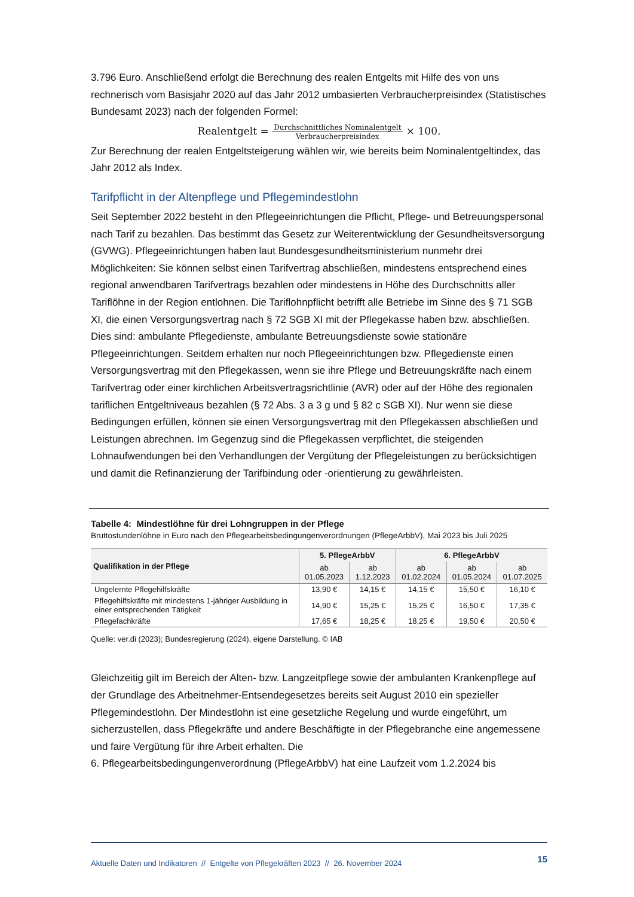3.796 Euro. Anschließend erfolgt die Berechnung des realen Entgelts mit Hilfe des von uns rechnerisch vom Basisjahr 2020 auf das Jahr 2012 umbasierten Verbraucherpreisindex (Statistisches Bundesamt 2023) nach der folgenden Formel:
Realentgelt = Durchschnittliches Nominalentgelt Verbraucherpreisindex × 100.
Zur Berechnung der realen Entgeltsteigerung wählen wir, wie bereits beim Nominalentgeltindex, das Jahr 2012 als Index.
Tarifpflicht in der Altenpflege und Pflegemindestlohn
Seit September 2022 besteht in den Pflegeeinrichtungen die Pflicht, Pflege- und Betreuungspersonal nach Tarif zu bezahlen. Das bestimmt das Gesetz zur Weiterentwicklung der Gesundheitsversorgung (GVWG). Pflegeeinrichtungen haben laut Bundesgesundheitsministerium nunmehr drei Möglichkeiten: Sie können selbst einen Tarifvertrag abschließen, mindestens entsprechend eines regional anwendbaren Tarifvertrags bezahlen oder mindestens in Höhe des Durchschnitts aller Tariflöhne in der Region entlohnen. Die Tariflohnpflicht betrifft alle Betriebe im Sinne des § 71 SGB XI, die einen Versorgungsvertrag nach § 72 SGB XI mit der Pflegekasse haben bzw. abschließen. Dies sind: ambulante Pflegedienste, ambulante Betreuungsdienste sowie stationäre Pflegeeinrichtungen. Seitdem erhalten nur noch Pflegeeinrichtungen bzw. Pflegedienste einen Versorgungsvertrag mit den Pflegekassen, wenn sie ihre Pflege und Betreuungskräfte nach einem Tarifvertrag oder einer kirchlichen Arbeitsvertragsrichtlinie (AVR) oder auf der Höhe des regionalen tariflichen Entgeltniveaus bezahlen (§ 72 Abs. 3 a 3 g und § 82 c SGB XI). Nur wenn sie diese Bedingungen erfüllen, können sie einen Versorgungsvertrag mit den Pflegekassen abschließen und Leistungen abrechnen. Im Gegenzug sind die Pflegekassen verpflichtet, die steigenden Lohnaufwendungen bei den Verhandlungen der Vergütung der Pflegeleistungen zu berücksichtigen und damit die Refinanzierung der Tarifbindung oder -orientierung zu gewährleisten.
Tabelle 4: Mindestlöhne für drei Lohngruppen in der Pflege
Bruttostundenlöhne in Euro nach den Pflegearbeitsbedingungenverordnungen (PflegeArbbV), Mai 2023 bis Juli 2025
| Qualifikation in der Pflege | 5. PflegeArbbV | | 6. PflegeArbbV | | |
| --- | --- | --- | --- | --- | --- |
| | ab 01.05.2023 | ab 1.12.2023 | ab 01.02.2024 | ab 01.05.2024 | ab 01.07.2025 |
| Ungelernte Pflegehilfskräfte | 13,90 € | 14,15 € | 14,15 € | 15,50 € | 16,10 € |
| Pflegehilfskräfte mit mindestens 1-jähriger Ausbildung in einer entsprechenden Tätigkeit | 14,90 € | 15,25 € | 15,25 € | 16,50 € | 17,35 € |
| Pflegefachkräfte | 17,65 € | 18,25 € | 18,25 € | 19,50 € | 20,50 € |
Quelle: ver.di (2023); Bundesregierung (2024), eigene Darstellung. © IAB
Gleichzeitig gilt im Bereich der Alten- bzw. Langzeitpflege sowie der ambulanten Krankenpflege auf der Grundlage des Arbeitnehmer-Entsendegesetzes bereits seit August 2010 ein spezieller Pflegemindestlohn. Der Mindestlohn ist eine gesetzliche Regelung und wurde eingeführt, um sicherzustellen, dass Pflegekräfte und andere Beschäftigte in der Pflegebranche eine angemessene und faire Vergütung für ihre Arbeit erhalten. Die
6. Pflegearbeitsbedingungenverordnung (PflegeArbbV) hat eine Laufzeit vom 1.2.2024 bis
Aktuelle Daten und Indikatoren // Entgelte von Pflegekräften 2023 // 26. November 2024 15